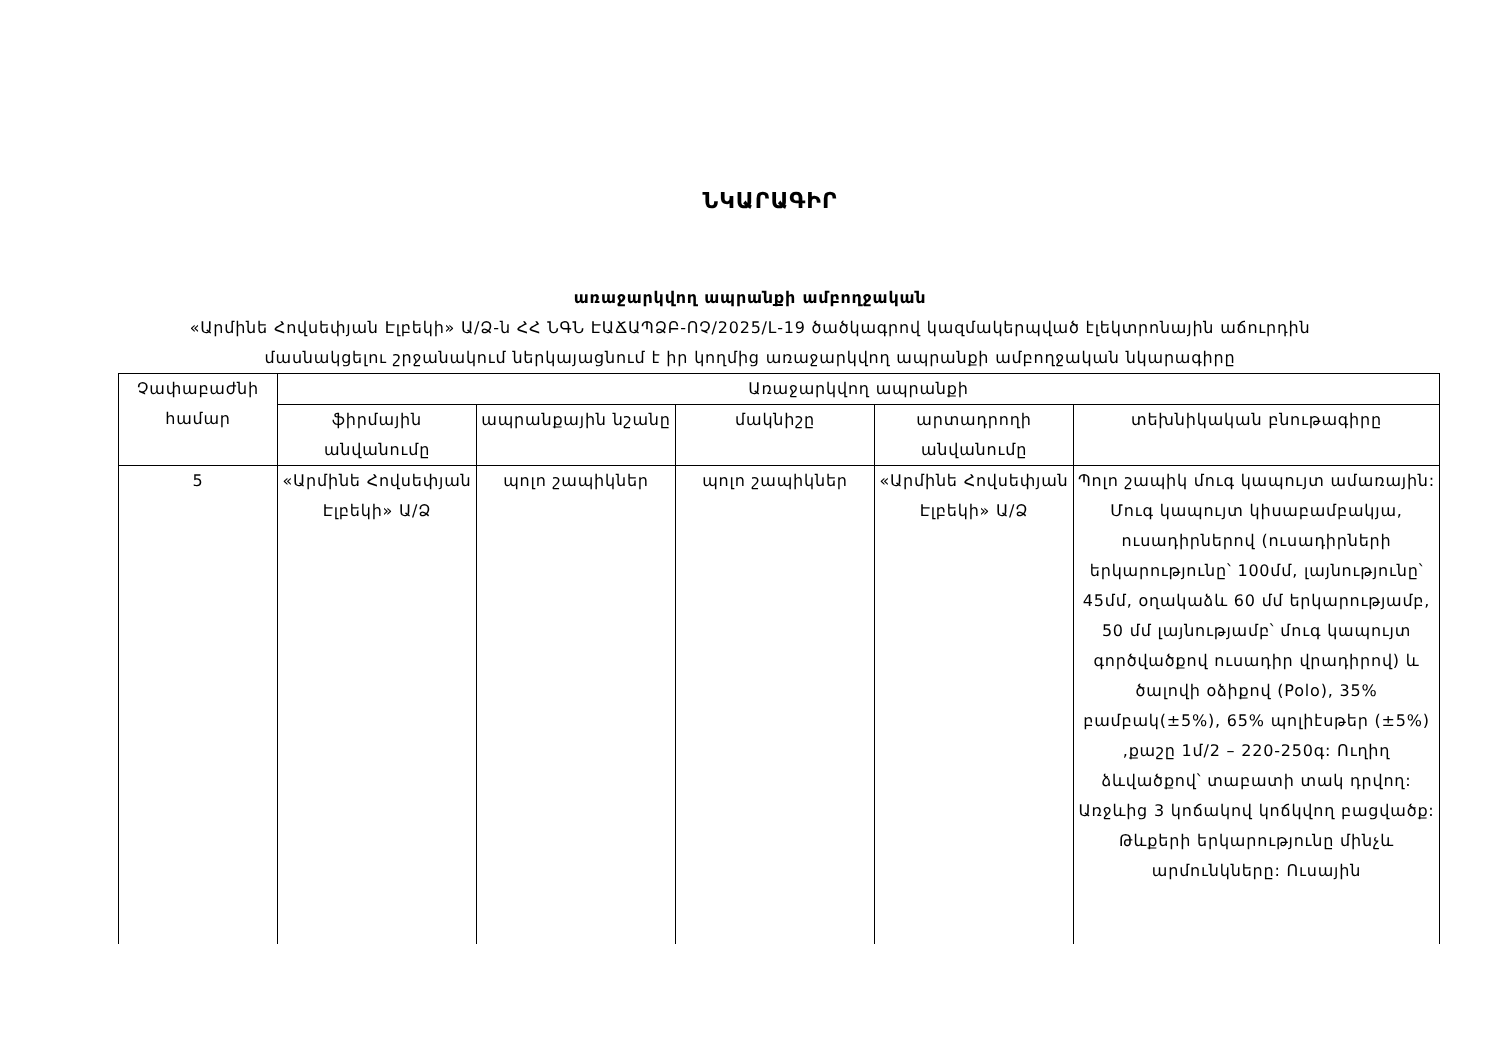ՆԿԱՐԱԳԻՐ
առաջարկվող ապրանքի ամբողջական
«Արմինե Հովսեփյան Էլբեկի» Ա/Ձ-ն ՀՀ ՆԳՆ ԷԱՃԱՊՁԲ-ՈՉ/2025/Լ-19 ծածկագրով կազմակերպված էլեկտրոնային աճուրդին
մասնակցելու շրջանակում ներկայացնում է իր կողմից առաջարկվող ապրանքի ամբողջական նկարագիրը
| Չափաբաժնի համար | Առաջարկվող ապրանքի | | | | |
| --- | --- | --- | --- | --- | --- |
| | ֆիրմային անվանումը | ապրանքային նշանը | մակնիշը | արտադրողի անվանումը | տեխնիկական բնութագիրը |
| 5 | «Արմինե Հովսեփյան Էլբեկի» Ա/Ձ | պոլո շապիկներ | պոլո շապիկներ | «Արմինե Հովսեփյան Էլբեկի» Ա/Ձ | Պոլո շապիկ մուգ կապույտ ամառային: Մուգ կապույտ կիսաբամբակյա, ուսադիրներով (ուսադիրների երկարությունը՝ 100մմ, լայնությունը՝ 45մմ, օղակաձև 60 մմ երկարությամբ, 50 մմ լայնությամբ՝ մուգ կապույտ գործվածքով ուսադիր վրադիրով) և ծալովի օձիքով (Polo), 35% բամբակ(±5%), 65% պոլիէսթեր (±5%) ,քաշը 1մ/2 – 220-250գ: Ուղիղ ձևվածքով՝ տաբատի տակ դրվող: Առջևից 3 կոճակով կոճկվող բացվածք: Թևքերի երկարությունը մինչև արմունկները: Ուսային |